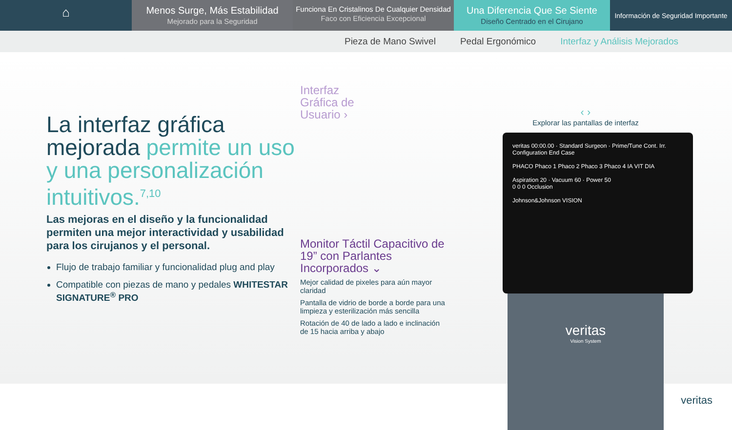⌂
Menos Surge, Más Estabilidad
Mejorado para la Seguridad
Funciona En Cristalinos De Cualquier Densidad
Faco con Eficiencia Excepcional
Una Diferencia Que Se Siente
Diseño Centrado en el Cirujano
Información de Seguridad Importante
Pieza de Mano Swivel Pedal Ergonómico Interfaz y Análisis Mejorados
La interfaz gráfica mejorada permite un uso y una personalización intuitivos.<sup>7,10</sup>
Las mejoras en el diseño y la funcionalidad permiten una mejor interactividad y usabilidad para los cirujanos y el personal.
Flujo de trabajo familiar y funcionalidad plug and play
Compatible con piezas de mano y pedales WHITESTAR SIGNATURE<sup>®</sup> PRO
Interfaz
Gráfica de
Usuario ›
Monitor Táctil Capacitivo de 19” con Parlantes Incorporados ⌄
Mejor calidad de pixeles para aún mayor claridad
Pantalla de vidrio de borde a borde para una limpieza y esterilización más sencilla
Rotación de 40 de lado a lado e inclinación de 15 hacia arriba y abajo
‹ ›
Explorar las pantallas de interfaz
veritas 00:00.00 · Standard Surgeon · Prime/Tune Cont. Irr. Configuration End Case
PHACO Phaco 1 Phaco 2 Phaco 3 Phaco 4 IA VIT DIA
Aspiration 20 · Vacuum 60 · Power 50
0 0 0 Occlusion
Johnson&Johnson VISION
veritas
Vision System
veritas